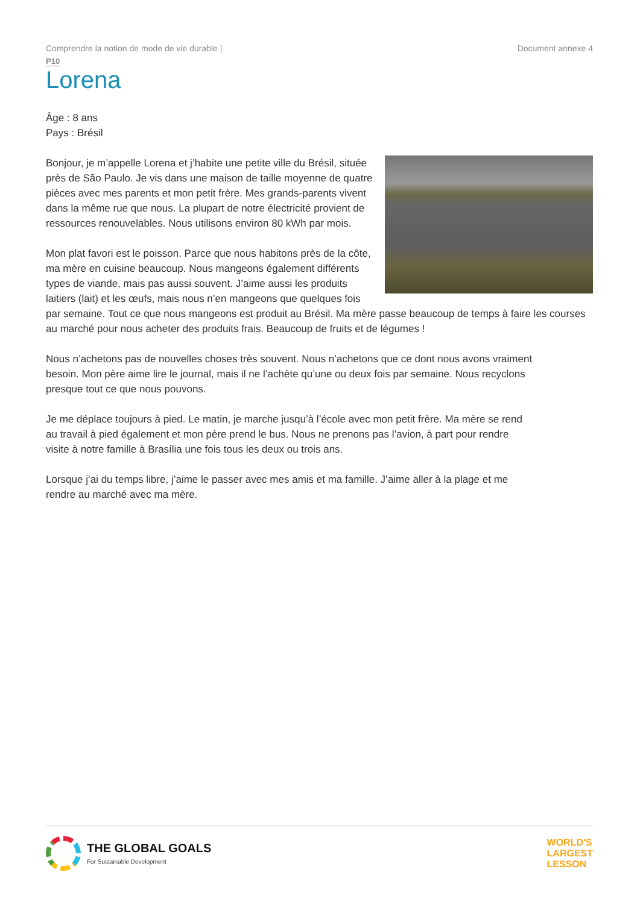Comprendre la notion de mode de vie durable | Document annexe 4
P10
Lorena
Âge : 8 ans
Pays : Brésil
Bonjour, je m’appelle Lorena et j’habite une petite ville du Brésil, située près de São Paulo. Je vis dans une maison de taille moyenne de quatre pièces avec mes parents et mon petit frère. Mes grands-parents vivent dans la même rue que nous. La plupart de notre électricité provient de ressources renouvelables. Nous utilisons environ 80 kWh par mois.
Mon plat favori est le poisson. Parce que nous habitons près de la côte, ma mère en cuisine beaucoup. Nous mangeons également différents types de viande, mais pas aussi souvent. J’aime aussi les produits laitiers (lait) et les œufs, mais nous n’en mangeons que quelques fois par semaine. Tout ce que nous mangeons est produit au Brésil. Ma mère passe beaucoup de temps à faire les courses au marché pour nous acheter des produits frais. Beaucoup de fruits et de légumes !
Nous n’achetons pas de nouvelles choses très souvent. Nous n’achetons que ce dont nous avons vraiment besoin. Mon père aime lire le journal, mais il ne l’achète qu’une ou deux fois par semaine. Nous recyclons presque tout ce que nous pouvons.
Je me déplace toujours à pied. Le matin, je marche jusqu’à l’école avec mon petit frère. Ma mère se rend au travail à pied également et mon père prend le bus. Nous ne prenons pas l’avion, à part pour rendre visite à notre famille à Brasília une fois tous les deux ou trois ans.
Lorsque j’ai du temps libre, j’aime le passer avec mes amis et ma famille. J’aime aller à la plage et me rendre au marché avec ma mère.
THE GLOBAL GOALS
For Sustainable Development
WORLD'S
LARGEST
LESSON